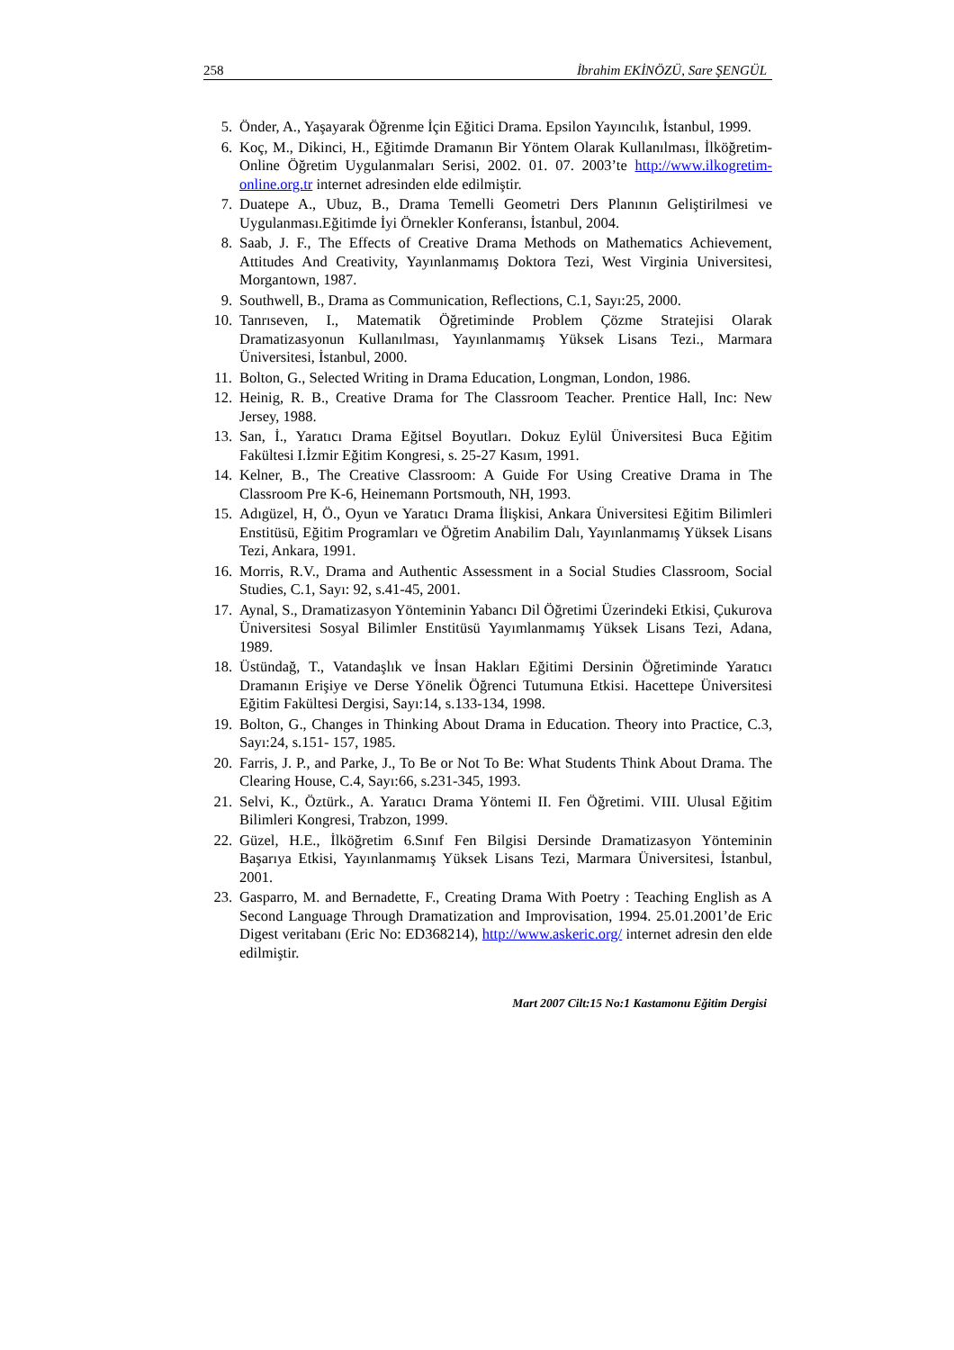258 İbrahim EKİNÖZÜ, Sare ŞENGÜL
5. Önder, A., Yaşayarak Öğrenme İçin Eğitici Drama. Epsilon Yayıncılık, İstanbul, 1999.
6. Koç, M., Dikinci, H., Eğitimde Dramanın Bir Yöntem Olarak Kullanılması, İlköğretim-Online Öğretim Uygulanmaları Serisi, 2002. 01. 07. 2003’te http://www.ilkogretim-online.org.tr internet adresinden elde edilmiştir.
7. Duatepe A., Ubuz, B., Drama Temelli Geometri Ders Planının Geliştirilmesi ve Uygulanması.Eğitimde İyi Örnekler Konferansı, İstanbul, 2004.
8. Saab, J. F., The Effects of Creative Drama Methods on Mathematics Achievement, Attitudes And Creativity, Yayınlanmamış Doktora Tezi, West Virginia Universitesi, Morgantown, 1987.
9. Southwell, B., Drama as Communication, Reflections, C.1, Sayı:25, 2000.
10. Tanrıseven, I., Matematik Öğretiminde Problem Çözme Stratejisi Olarak Dramatizasyonun Kullanılması, Yayınlanmamış Yüksek Lisans Tezi., Marmara Üniversitesi, İstanbul, 2000.
11. Bolton, G., Selected Writing in Drama Education, Longman, London, 1986.
12. Heinig, R. B., Creative Drama for The Classroom Teacher. Prentice Hall, Inc: New Jersey, 1988.
13. San, İ., Yaratıcı Drama Eğitsel Boyutları. Dokuz Eylül Üniversitesi Buca Eğitim Fakültesi I.İzmir Eğitim Kongresi, s. 25-27 Kasım, 1991.
14. Kelner, B., The Creative Classroom: A Guide For Using Creative Drama in The Classroom Pre K-6, Heinemann Portsmouth, NH, 1993.
15. Adıgüzel, H, Ö., Oyun ve Yaratıcı Drama İlişkisi, Ankara Üniversitesi Eğitim Bilimleri Enstitüsü, Eğitim Programları ve Öğretim Anabilim Dalı, Yayınlanmamış Yüksek Lisans Tezi, Ankara, 1991.
16. Morris, R.V., Drama and Authentic Assessment in a Social Studies Classroom, Social Studies, C.1, Sayı: 92, s.41-45, 2001.
17. Aynal, S., Dramatizasyon Yönteminin Yabancı Dil Öğretimi Üzerindeki Etkisi, Çukurova Üniversitesi Sosyal Bilimler Enstitüsü Yayımlanmamış Yüksek Lisans Tezi, Adana, 1989.
18. Üstündağ, T., Vatandaşlık ve İnsan Hakları Eğitimi Dersinin Öğretiminde Yaratıcı Dramanın Erişiye ve Derse Yönelik Öğrenci Tutumuna Etkisi. Hacettepe Üniversitesi Eğitim Fakültesi Dergisi, Sayı:14, s.133-134, 1998.
19. Bolton, G., Changes in Thinking About Drama in Education. Theory into Practice, C.3, Sayı:24, s.151- 157, 1985.
20. Farris, J. P., and Parke, J., To Be or Not To Be: What Students Think About Drama. The Clearing House, C.4, Sayı:66, s.231-345, 1993.
21. Selvi, K., Öztürk., A. Yaratıcı Drama Yöntemi II. Fen Öğretimi. VIII. Ulusal Eğitim Bilimleri Kongresi, Trabzon, 1999.
22. Güzel, H.E., İlköğretim 6.Sınıf Fen Bilgisi Dersinde Dramatizasyon Yönteminin Başarıya Etkisi, Yayınlanmamış Yüksek Lisans Tezi, Marmara Üniversitesi, İstanbul, 2001.
23. Gasparro, M. and Bernadette, F., Creating Drama With Poetry : Teaching English as A Second Language Through Dramatization and Improvisation, 1994. 25.01.2001’de Eric Digest veritabanı (Eric No: ED368214), http://www.askeric.org/ internet adresin den elde edilmiştir.
Mart 2007 Cilt:15 No:1 Kastamonu Eğitim Dergisi